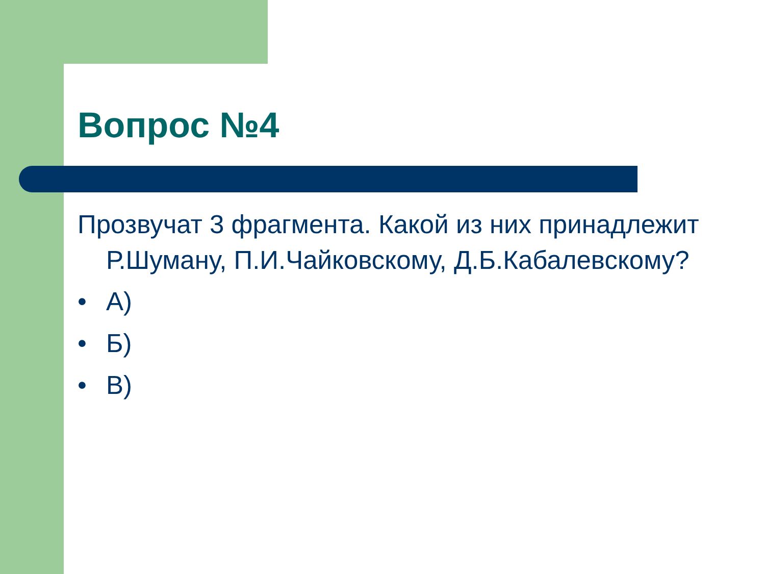Вопрос №4
Прозвучат 3 фрагмента. Какой из них принадлежит Р.Шуману, П.И.Чайковскому, Д.Б.Кабалевскому?
• А)
• Б)
• В)